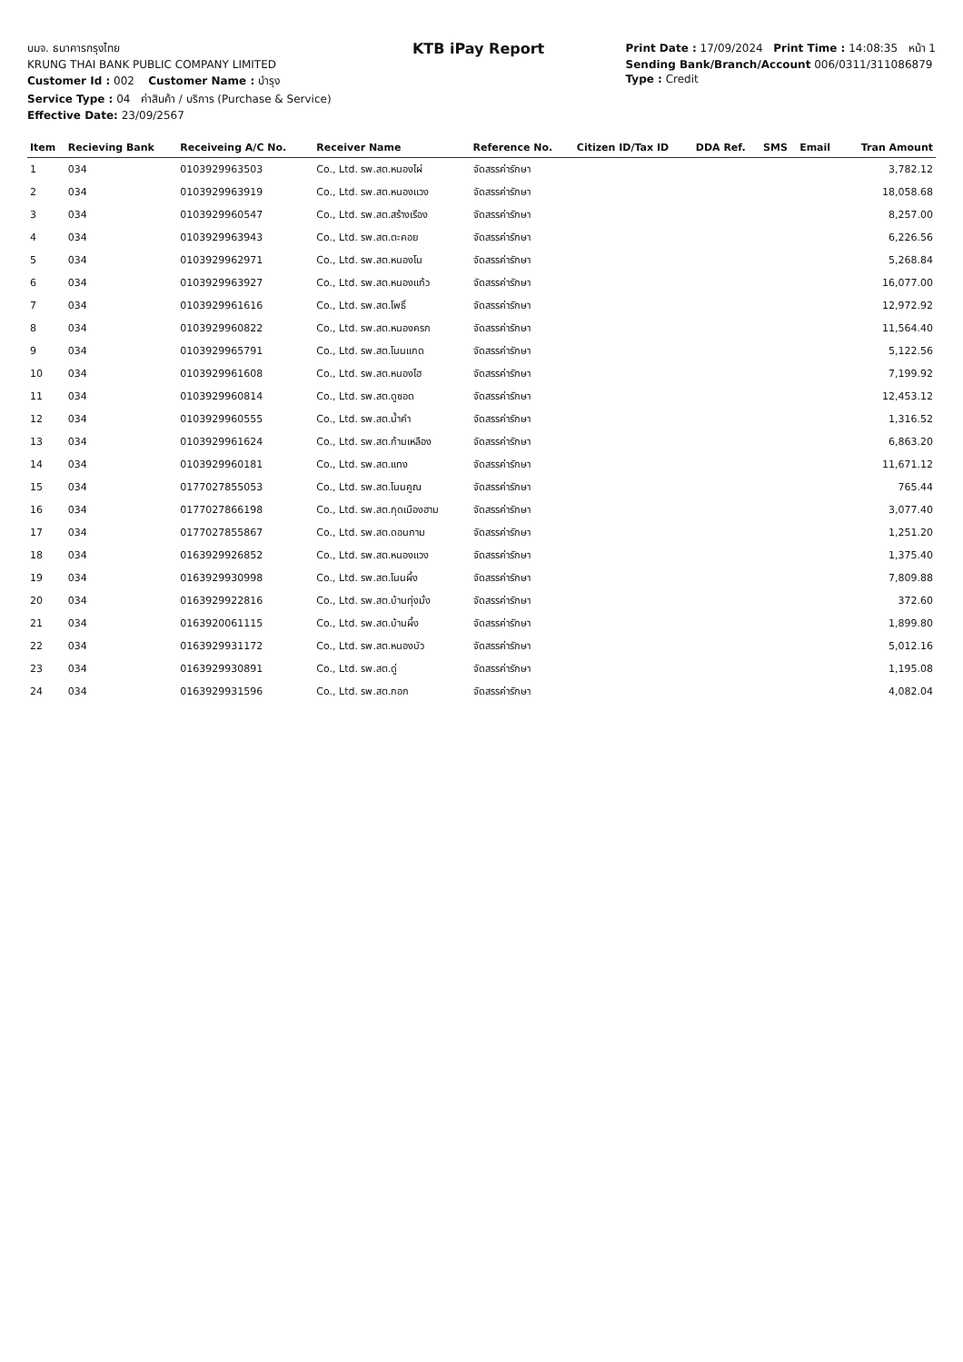บมจ. ธนาคารกรุงไทย
KRUNG THAI BANK PUBLIC COMPANY LIMITED
Customer Id : 002 Customer Name : บำรุง
Service Type : 04 ค่าสินค้า / บริการ (Purchase & Service)
Effective Date: 23/09/2567
KTB iPay Report
Print Date : 17/09/2024 Print Time : 14:08:35 หน้า 1
Sending Bank/Branch/Account 006/0311/311086879
Type : Credit
| Item | Recieving Bank | Receiveing A/C No. | Receiver Name | Reference No. | Citizen ID/Tax ID | DDA Ref. | SMS | Email | Tran Amount |
| --- | --- | --- | --- | --- | --- | --- | --- | --- | --- |
| 1 | 034 | 0103929963503 | Co., Ltd. รพ.สต.หนองไผ่ | จัดสรรค่ารักษา | | | | | 3,782.12 |
| 2 | 034 | 0103929963919 | Co., Ltd. รพ.สต.หนองแวง | จัดสรรค่ารักษา | | | | | 18,058.68 |
| 3 | 034 | 0103929960547 | Co., Ltd. รพ.สต.สร้างเรือง | จัดสรรค่ารักษา | | | | | 8,257.00 |
| 4 | 034 | 0103929963943 | Co., Ltd. รพ.สต.ตะคอย | จัดสรรค่ารักษา | | | | | 6,226.56 |
| 5 | 034 | 0103929962971 | Co., Ltd. รพ.สต.หนองโน | จัดสรรค่ารักษา | | | | | 5,268.84 |
| 6 | 034 | 0103929963927 | Co., Ltd. รพ.สต.หนองแก้ว | จัดสรรค่ารักษา | | | | | 16,077.00 |
| 7 | 034 | 0103929961616 | Co., Ltd. รพ.สต.โพธิ์ | จัดสรรค่ารักษา | | | | | 12,972.92 |
| 8 | 034 | 0103929960822 | Co., Ltd. รพ.สต.หนองครก | จัดสรรค่ารักษา | | | | | 11,564.40 |
| 9 | 034 | 0103929965791 | Co., Ltd. รพ.สต.โนนแกด | จัดสรรค่ารักษา | | | | | 5,122.56 |
| 10 | 034 | 0103929961608 | Co., Ltd. รพ.สต.หนองไฮ | จัดสรรค่ารักษา | | | | | 7,199.92 |
| 11 | 034 | 0103929960814 | Co., Ltd. รพ.สต.ดูซอด | จัดสรรค่ารักษา | | | | | 12,453.12 |
| 12 | 034 | 0103929960555 | Co., Ltd. รพ.สต.น้ำคำ | จัดสรรค่ารักษา | | | | | 1,316.52 |
| 13 | 034 | 0103929961624 | Co., Ltd. รพ.สต.ก้านเหลือง | จัดสรรค่ารักษา | | | | | 6,863.20 |
| 14 | 034 | 0103929960181 | Co., Ltd. รพ.สต.แทง | จัดสรรค่ารักษา | | | | | 11,671.12 |
| 15 | 034 | 0177027855053 | Co., Ltd. รพ.สต.โนนคูณ | จัดสรรค่ารักษา | | | | | 765.44 |
| 16 | 034 | 0177027866198 | Co., Ltd. รพ.สต.กุดเมืองฮาม | จัดสรรค่ารักษา | | | | | 3,077.40 |
| 17 | 034 | 0177027855867 | Co., Ltd. รพ.สต.ดอนกาม | จัดสรรค่ารักษา | | | | | 1,251.20 |
| 18 | 034 | 0163929926852 | Co., Ltd. รพ.สต.หนองแวง | จัดสรรค่ารักษา | | | | | 1,375.40 |
| 19 | 034 | 0163929930998 | Co., Ltd. รพ.สต.โนนผึ้ง | จัดสรรค่ารักษา | | | | | 7,809.88 |
| 20 | 034 | 0163929922816 | Co., Ltd. รพ.สต.บ้านทุ่งมั่ง | จัดสรรค่ารักษา | | | | | 372.60 |
| 21 | 034 | 0163920061115 | Co., Ltd. รพ.สต.บ้านผึ้ง | จัดสรรค่ารักษา | | | | | 1,899.80 |
| 22 | 034 | 0163929931172 | Co., Ltd. รพ.สต.หนองบัว | จัดสรรค่ารักษา | | | | | 5,012.16 |
| 23 | 034 | 0163929930891 | Co., Ltd. รพ.สต.ดู่ | จัดสรรค่ารักษา | | | | | 1,195.08 |
| 24 | 034 | 0163929931596 | Co., Ltd. รพ.สต.กอก | จัดสรรค่ารักษา | | | | | 4,082.04 |